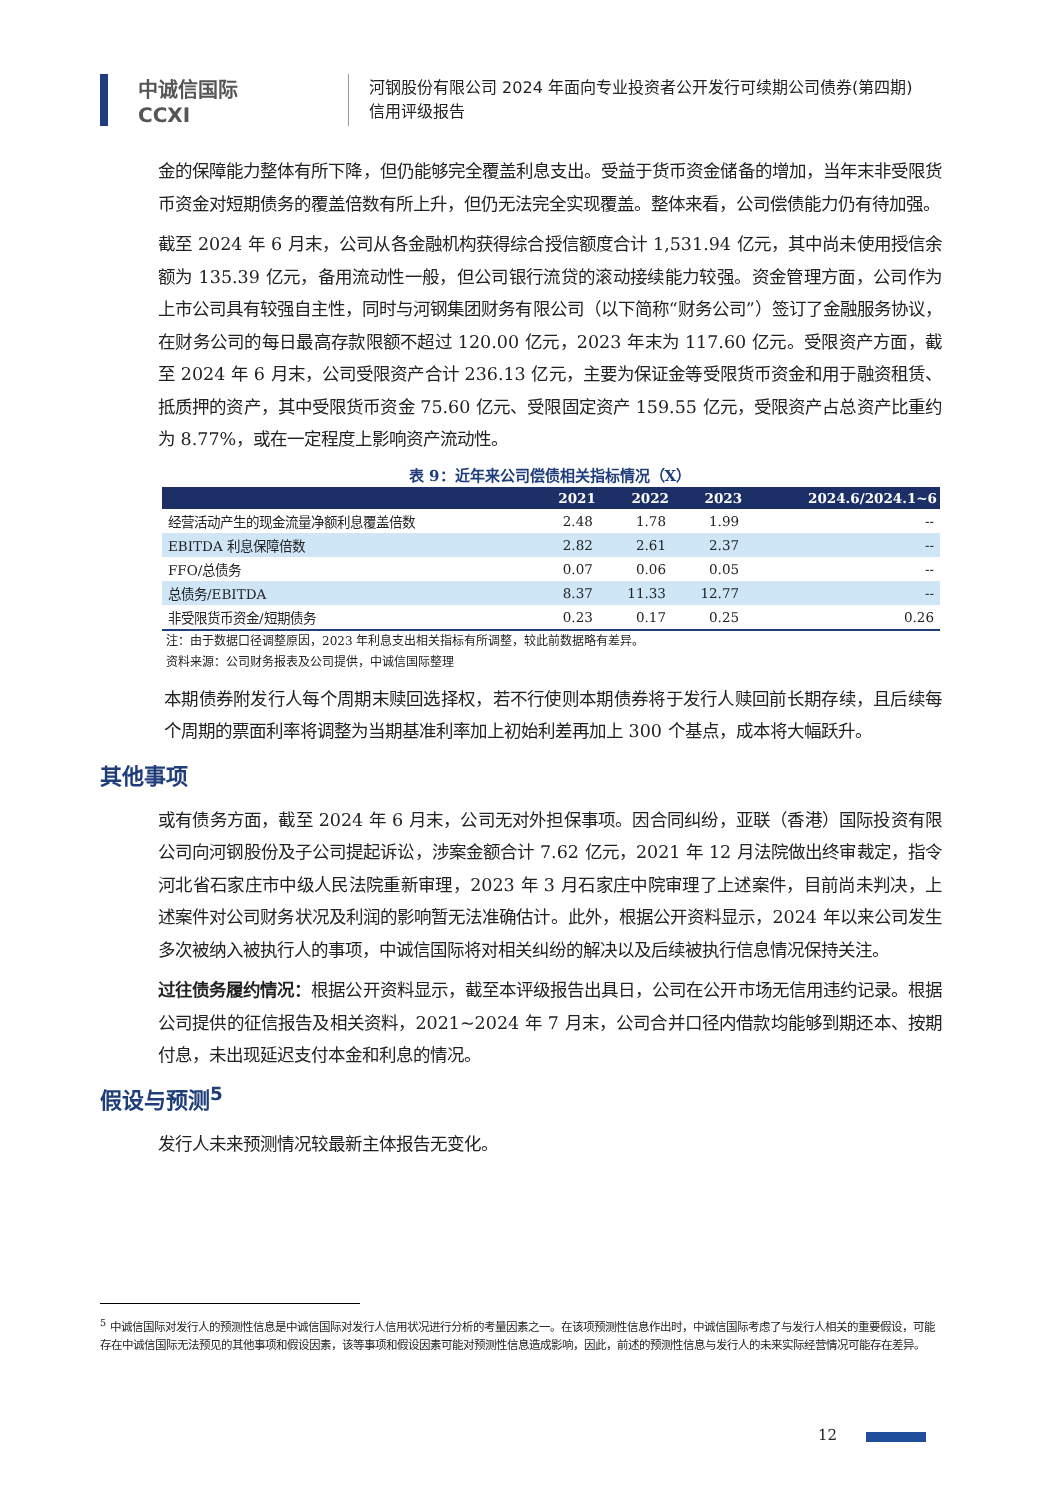中诚信国际
CCXI
河钢股份有限公司 2024 年面向专业投资者公开发行可续期公司债券(第四期)
信用评级报告
金的保障能力整体有所下降，但仍能够完全覆盖利息支出。受益于货币资金储备的增加，当年末非受限货币资金对短期债务的覆盖倍数有所上升，但仍无法完全实现覆盖。整体来看，公司偿债能力仍有待加强。
截至 2024 年 6 月末，公司从各金融机构获得综合授信额度合计 1,531.94 亿元，其中尚未使用授信余额为 135.39 亿元，备用流动性一般，但公司银行流贷的滚动接续能力较强。资金管理方面，公司作为上市公司具有较强自主性，同时与河钢集团财务有限公司（以下简称“财务公司”）签订了金融服务协议，在财务公司的每日最高存款限额不超过 120.00 亿元，2023 年末为 117.60 亿元。受限资产方面，截至 2024 年 6 月末，公司受限资产合计 236.13 亿元，主要为保证金等受限货币资金和用于融资租赁、抵质押的资产，其中受限货币资金 75.60 亿元、受限固定资产 159.55 亿元，受限资产占总资产比重约为 8.77%，或在一定程度上影响资产流动性。
表 9：近年来公司偿债相关指标情况（X）
| | 2021 | 2022 | 2023 | 2024.6/2024.1~6 |
| --- | --- | --- | --- | --- |
| 经营活动产生的现金流量净额利息覆盖倍数 | 2.48 | 1.78 | 1.99 | -- |
| EBITDA 利息保障倍数 | 2.82 | 2.61 | 2.37 | -- |
| FFO/总债务 | 0.07 | 0.06 | 0.05 | -- |
| 总债务/EBITDA | 8.37 | 11.33 | 12.77 | -- |
| 非受限货币资金/短期债务 | 0.23 | 0.17 | 0.25 | 0.26 |
注：由于数据口径调整原因，2023 年利息支出相关指标有所调整，较此前数据略有差异。
资料来源：公司财务报表及公司提供，中诚信国际整理
本期债券附发行人每个周期末赎回选择权，若不行使则本期债券将于发行人赎回前长期存续，且后续每个周期的票面利率将调整为当期基准利率加上初始利差再加上 300 个基点，成本将大幅跃升。
其他事项
或有债务方面，截至 2024 年 6 月末，公司无对外担保事项。因合同纠纷，亚联（香港）国际投资有限公司向河钢股份及子公司提起诉讼，涉案金额合计 7.62 亿元，2021 年 12 月法院做出终审裁定，指令河北省石家庄市中级人民法院重新审理，2023 年 3 月石家庄中院审理了上述案件，目前尚未判决，上述案件对公司财务状况及利润的影响暂无法准确估计。此外，根据公开资料显示，2024 年以来公司发生多次被纳入被执行人的事项，中诚信国际将对相关纠纷的解决以及后续被执行信息情况保持关注。
过往债务履约情况：根据公开资料显示，截至本评级报告出具日，公司在公开市场无信用违约记录。根据公司提供的征信报告及相关资料，2021~2024 年 7 月末，公司合并口径内借款均能够到期还本、按期付息，未出现延迟支付本金和利息的情况。
假设与预测<sup>5</sup>
发行人未来预测情况较最新主体报告无变化。
<sup>5</sup> 中诚信国际对发行人的预测性信息是中诚信国际对发行人信用状况进行分析的考量因素之一。在该项预测性信息作出时，中诚信国际考虑了与发行人相关的重要假设，可能存在中诚信国际无法预见的其他事项和假设因素，该等事项和假设因素可能对预测性信息造成影响，因此，前述的预测性信息与发行人的未来实际经营情况可能存在差异。
12